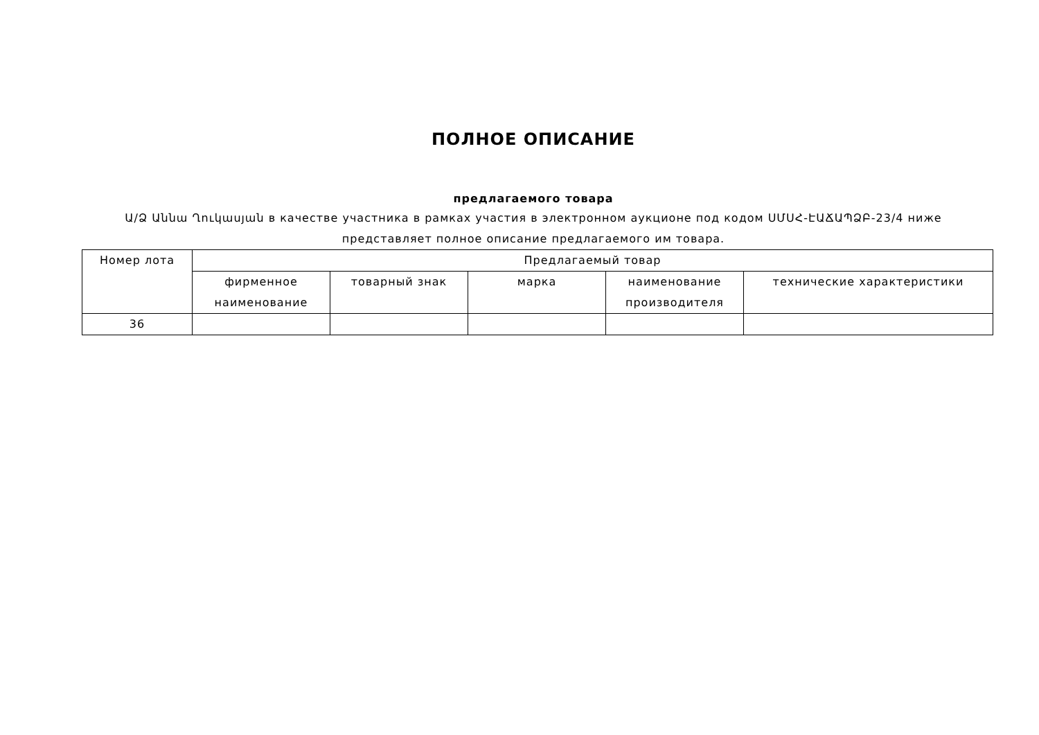ПОЛНОЕ ОПИСАНИЕ
предлагаемого товара
Ա/Ձ Աննա Ղուկասյան в качестве участника в рамках участия в электронном аукционе под кодом ՍՄՍՀ-ԷԱՃԱՊՁԲ-23/4 ниже представляет полное описание предлагаемого им товара.
| Номер лота | Предлагаемый товар | | | | |
| --- | --- | --- | --- | --- | --- |
| | фирменное наименование | товарный знак | марка | наименование производителя | технические характеристики |
| 36 | | | | | |